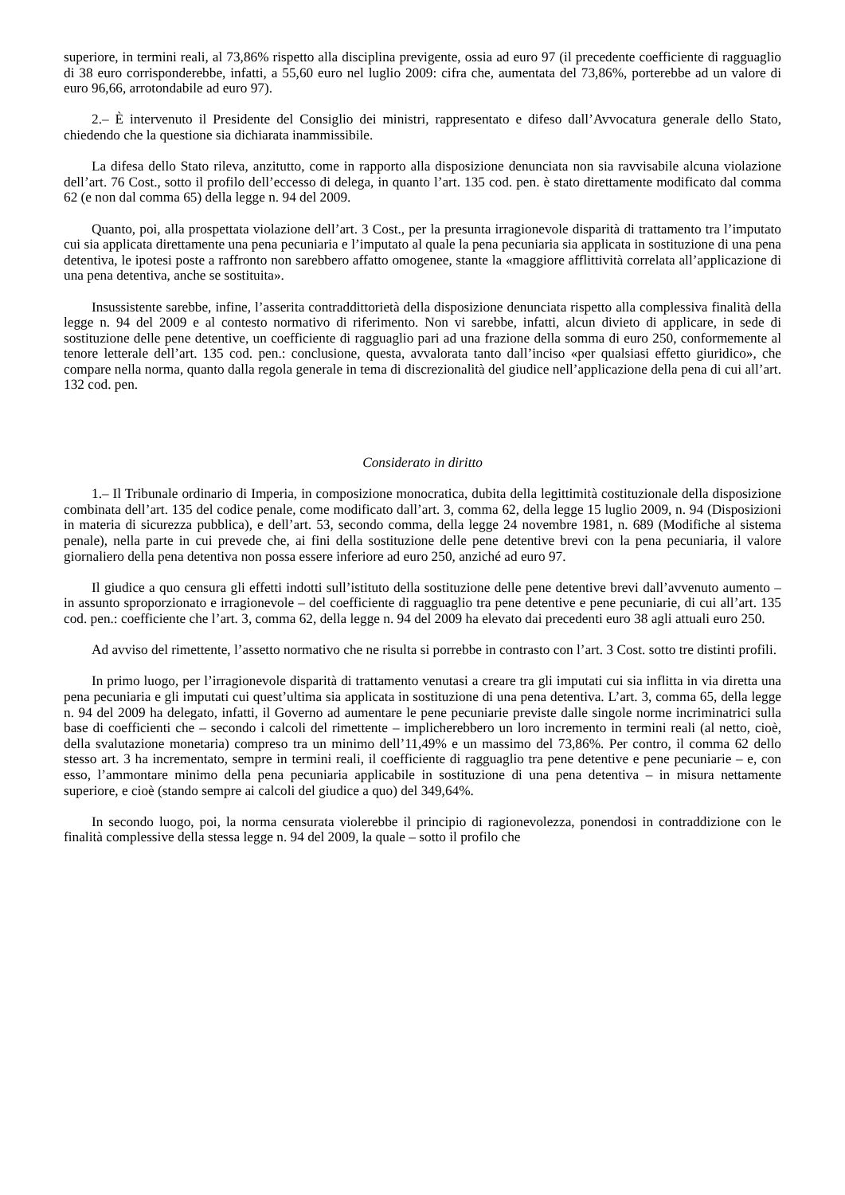superiore, in termini reali, al 73,86% rispetto alla disciplina previgente, ossia ad euro 97 (il precedente coefficiente di ragguaglio di 38 euro corrisponderebbe, infatti, a 55,60 euro nel luglio 2009: cifra che, aumentata del 73,86%, porterebbe ad un valore di euro 96,66, arrotondabile ad euro 97).
2.– È intervenuto il Presidente del Consiglio dei ministri, rappresentato e difeso dall’Avvocatura generale dello Stato, chiedendo che la questione sia dichiarata inammissibile.
La difesa dello Stato rileva, anzitutto, come in rapporto alla disposizione denunciata non sia ravvisabile alcuna violazione dell’art. 76 Cost., sotto il profilo dell’eccesso di delega, in quanto l’art. 135 cod. pen. è stato direttamente modificato dal comma 62 (e non dal comma 65) della legge n. 94 del 2009.
Quanto, poi, alla prospettata violazione dell’art. 3 Cost., per la presunta irragionevole disparità di trattamento tra l’imputato cui sia applicata direttamente una pena pecuniaria e l’imputato al quale la pena pecuniaria sia applicata in sostituzione di una pena detentiva, le ipotesi poste a raffronto non sarebbero affatto omogenee, stante la «maggiore afflittività correlata all’applicazione di una pena detentiva, anche se sostituita».
Insussistente sarebbe, infine, l’asserita contraddittorietà della disposizione denunciata rispetto alla complessiva finalità della legge n. 94 del 2009 e al contesto normativo di riferimento. Non vi sarebbe, infatti, alcun divieto di applicare, in sede di sostituzione delle pene detentive, un coefficiente di ragguaglio pari ad una frazione della somma di euro 250, conformemente al tenore letterale dell’art. 135 cod. pen.: conclusione, questa, avvalorata tanto dall’inciso «per qualsiasi effetto giuridico», che compare nella norma, quanto dalla regola generale in tema di discrezionalità del giudice nell’applicazione della pena di cui all’art. 132 cod. pen.
Considerato in diritto
1.– Il Tribunale ordinario di Imperia, in composizione monocratica, dubita della legittimità costituzionale della disposizione combinata dell’art. 135 del codice penale, come modificato dall’art. 3, comma 62, della legge 15 luglio 2009, n. 94 (Disposizioni in materia di sicurezza pubblica), e dell’art. 53, secondo comma, della legge 24 novembre 1981, n. 689 (Modifiche al sistema penale), nella parte in cui prevede che, ai fini della sostituzione delle pene detentive brevi con la pena pecuniaria, il valore giornaliero della pena detentiva non possa essere inferiore ad euro 250, anziché ad euro 97.
Il giudice a quo censura gli effetti indotti sull’istituto della sostituzione delle pene detentive brevi dall’avvenuto aumento – in assunto sproporzionato e irragionevole – del coefficiente di ragguaglio tra pene detentive e pene pecuniarie, di cui all’art. 135 cod. pen.: coefficiente che l’art. 3, comma 62, della legge n. 94 del 2009 ha elevato dai precedenti euro 38 agli attuali euro 250.
Ad avviso del rimettente, l’assetto normativo che ne risulta si porrebbe in contrasto con l’art. 3 Cost. sotto tre distinti profili.
In primo luogo, per l’irragionevole disparità di trattamento venutasi a creare tra gli imputati cui sia inflitta in via diretta una pena pecuniaria e gli imputati cui quest’ultima sia applicata in sostituzione di una pena detentiva. L’art. 3, comma 65, della legge n. 94 del 2009 ha delegato, infatti, il Governo ad aumentare le pene pecuniarie previste dalle singole norme incriminatrici sulla base di coefficienti che – secondo i calcoli del rimettente – implicherebbero un loro incremento in termini reali (al netto, cioè, della svalutazione monetaria) compreso tra un minimo dell’11,49% e un massimo del 73,86%. Per contro, il comma 62 dello stesso art. 3 ha incrementato, sempre in termini reali, il coefficiente di ragguaglio tra pene detentive e pene pecuniarie – e, con esso, l’ammontare minimo della pena pecuniaria applicabile in sostituzione di una pena detentiva – in misura nettamente superiore, e cioè (stando sempre ai calcoli del giudice a quo) del 349,64%.
In secondo luogo, poi, la norma censurata violerebbe il principio di ragionevolezza, ponendosi in contraddizione con le finalità complessive della stessa legge n. 94 del 2009, la quale – sotto il profilo che